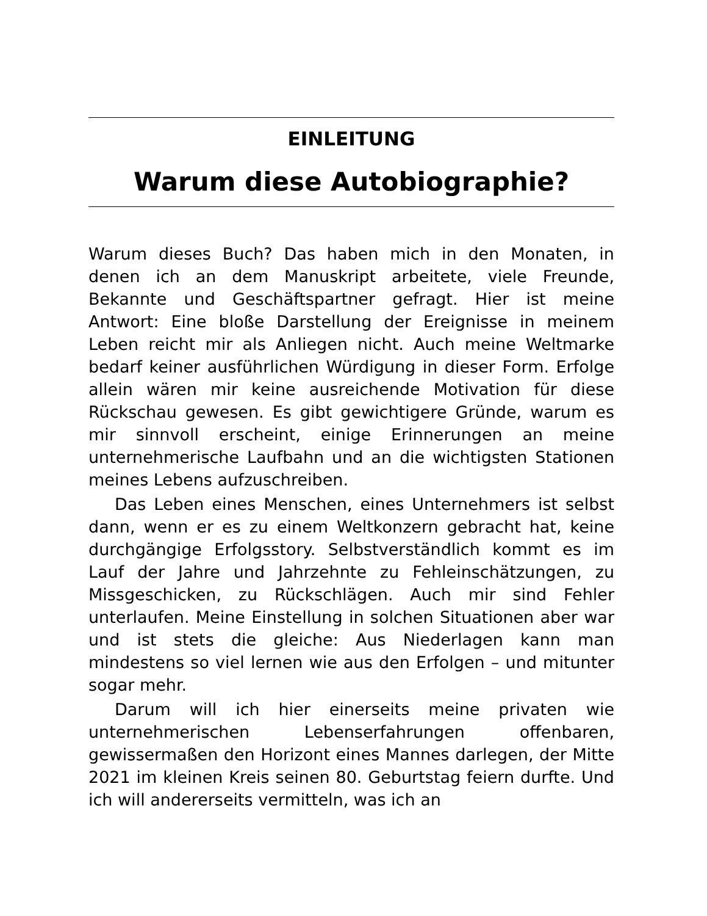EINLEITUNG
Warum diese Autobiographie?
Warum dieses Buch? Das haben mich in den Monaten, in denen ich an dem Manuskript arbeitete, viele Freunde, Bekannte und Geschäftspartner gefragt. Hier ist meine Antwort: Eine bloße Darstellung der Ereignisse in meinem Leben reicht mir als Anliegen nicht. Auch meine Weltmarke bedarf keiner ausführlichen Würdigung in dieser Form. Erfolge allein wären mir keine ausreichende Motivation für diese Rückschau gewesen. Es gibt gewichtigere Gründe, warum es mir sinnvoll erscheint, einige Erinnerungen an meine unternehmerische Laufbahn und an die wichtigsten Stationen meines Lebens aufzuschreiben.
Das Leben eines Menschen, eines Unternehmers ist selbst dann, wenn er es zu einem Weltkonzern gebracht hat, keine durchgängige Erfolgsstory. Selbstverständlich kommt es im Lauf der Jahre und Jahrzehnte zu Fehleinschätzungen, zu Missgeschicken, zu Rückschlägen. Auch mir sind Fehler unterlaufen. Meine Einstellung in solchen Situationen aber war und ist stets die gleiche: Aus Niederlagen kann man mindestens so viel lernen wie aus den Erfolgen – und mitunter sogar mehr.
Darum will ich hier einerseits meine privaten wie unternehmerischen Lebenserfahrungen offenbaren, gewissermaßen den Horizont eines Mannes darlegen, der Mitte 2021 im kleinen Kreis seinen 80. Geburtstag feiern durfte. Und ich will andererseits vermitteln, was ich an